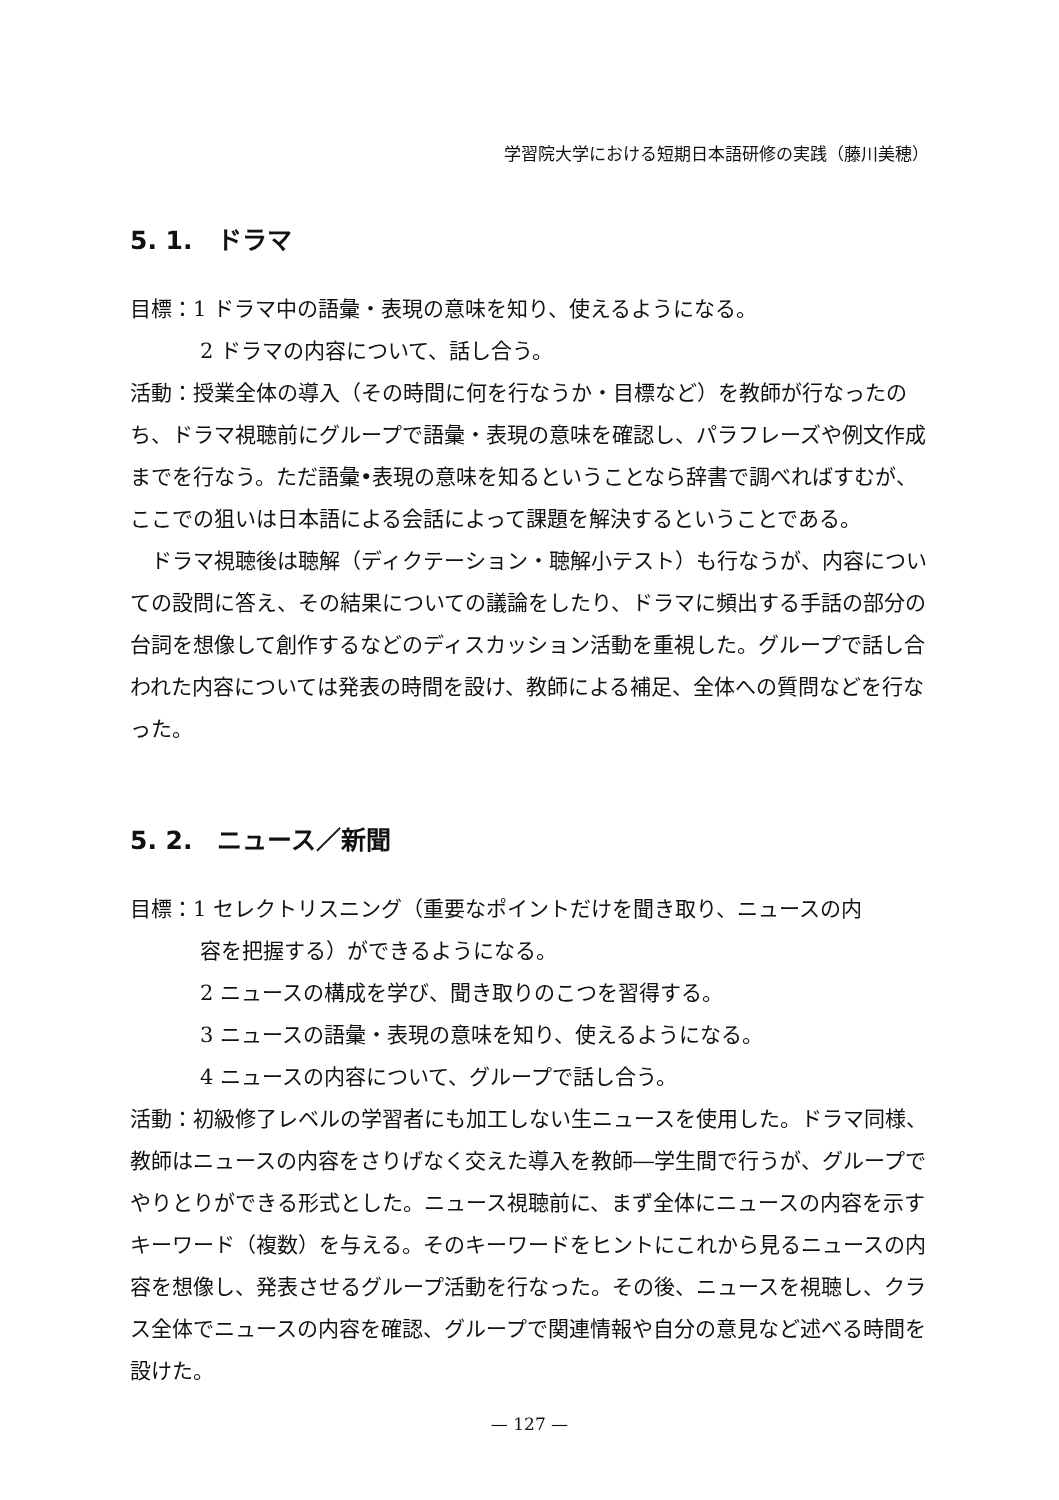学習院大学における短期日本語研修の実践（藤川美穂）
5. 1.　ドラマ
目標：1 ドラマ中の語彙・表現の意味を知り、使えるようになる。
2 ドラマの内容について、話し合う。
活動：授業全体の導入（その時間に何を行なうか・目標など）を教師が行なったのち、ドラマ視聴前にグループで語彙・表現の意味を確認し、パラフレーズや例文作成までを行なう。ただ語彙•表現の意味を知るということなら辞書で調べればすむが、ここでの狙いは日本語による会話によって課題を解決するということである。
ドラマ視聴後は聴解（ディクテーション・聴解小テスト）も行なうが、内容についての設問に答え、その結果についての議論をしたり、ドラマに頻出する手話の部分の台詞を想像して創作するなどのディスカッション活動を重視した。グループで話し合われた内容については発表の時間を設け、教師による補足、全体への質問などを行なった。
5. 2.　ニュース／新聞
目標：1 セレクトリスニング（重要なポイントだけを聞き取り、ニュースの内
容を把握する）ができるようになる。
2 ニュースの構成を学び、聞き取りのこつを習得する。
3 ニュースの語彙・表現の意味を知り、使えるようになる。
4 ニュースの内容について、グループで話し合う。
活動：初級修了レベルの学習者にも加工しない生ニュースを使用した。ドラマ同様、教師はニュースの内容をさりげなく交えた導入を教師―学生間で行うが、グループでやりとりができる形式とした。ニュース視聴前に、まず全体にニュースの内容を示すキーワード（複数）を与える。そのキーワードをヒントにこれから見るニュースの内容を想像し、発表させるグループ活動を行なった。その後、ニュースを視聴し、クラス全体でニュースの内容を確認、グループで関連情報や自分の意見など述べる時間を設けた。
— 127 —